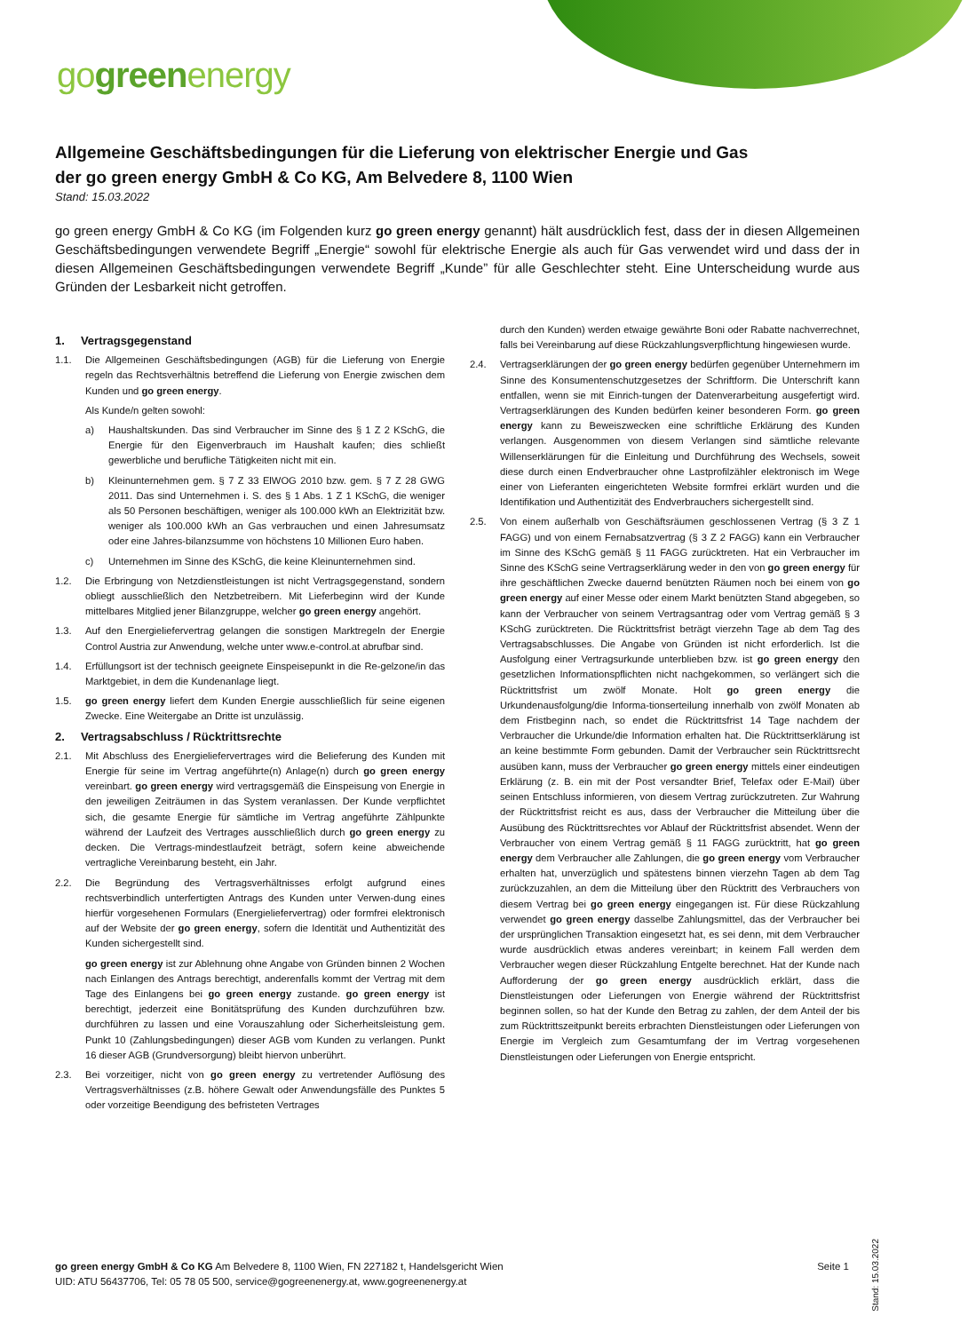gogreenenergy
Allgemeine Geschäftsbedingungen für die Lieferung von elektrischer Energie und Gas
der go green energy GmbH & Co KG, Am Belvedere 8, 1100 Wien
Stand: 15.03.2022
go green energy GmbH & Co KG (im Folgenden kurz go green energy genannt) hält ausdrücklich fest, dass der in diesen Allgemeinen Geschäftsbedingungen verwendete Begriff „Energie“ sowohl für elektrische Energie als auch für Gas verwendet wird und dass der in diesen Allgemeinen Geschäftsbedingungen verwendete Begriff „Kunde” für alle Geschlechter steht. Eine Unterscheidung wurde aus Gründen der Lesbarkeit nicht getroffen.
1. Vertragsgegenstand
1.1. Die Allgemeinen Geschäftsbedingungen (AGB) für die Lieferung von Energie regeln das Rechtsverhältnis betreffend die Lieferung von Energie zwischen dem Kunden und go green energy.
Als Kunde/n gelten sowohl:
a) Haushaltskunden. Das sind Verbraucher im Sinne des § 1 Z 2 KSchG, die Energie für den Eigenverbrauch im Haushalt kaufen; dies schließt gewerbliche und berufliche Tätigkeiten nicht mit ein.
b) Kleinunternehmen gem. § 7 Z 33 ElWOG 2010 bzw. gem. § 7 Z 28 GWG 2011. Das sind Unternehmen i. S. des § 1 Abs. 1 Z 1 KSchG, die weniger als 50 Personen beschäftigen, weniger als 100.000 kWh an Elektrizität bzw. weniger als 100.000 kWh an Gas verbrauchen und einen Jahresumsatz oder eine Jahres-bilanzsumme von höchstens 10 Millionen Euro haben.
c) Unternehmen im Sinne des KSchG, die keine Kleinunternehmen sind.
1.2. Die Erbringung von Netzdienstleistungen ist nicht Vertragsgegenstand, sondern obliegt ausschließlich den Netzbetreibern. Mit Lieferbeginn wird der Kunde mittelbares Mitglied jener Bilanzgruppe, welcher go green energy angehört.
1.3. Auf den Energieliefervertrag gelangen die sonstigen Marktregeln der Energie Control Austria zur Anwendung, welche unter www.e-control.at abrufbar sind.
1.4. Erfüllungsort ist der technisch geeignete Einspeisepunkt in die Re-gelzone/in das Marktgebiet, in dem die Kundenanlage liegt.
1.5. go green energy liefert dem Kunden Energie ausschließlich für seine eigenen Zwecke. Eine Weitergabe an Dritte ist unzulässig.
2. Vertragsabschluss / Rücktrittsrechte
2.1. Mit Abschluss des Energieliefervertrages wird die Belieferung des Kunden mit Energie für seine im Vertrag angeführte(n) Anlage(n) durch go green energy vereinbart. go green energy wird vertragsgemäß die Einspeisung von Energie in den jeweiligen Zeiträumen in das System veranlassen. Der Kunde verpflichtet sich, die gesamte Energie für sämtliche im Vertrag angeführte Zählpunkte während der Laufzeit des Vertrages ausschließlich durch go green energy zu decken. Die Vertrags-mindestlaufzeit beträgt, sofern keine abweichende vertragliche Vereinbarung besteht, ein Jahr.
2.2. Die Begründung des Vertragsverhältnisses erfolgt aufgrund eines rechtsverbindlich unterfertigten Antrags des Kunden unter Verwen-dung eines hierfür vorgesehenen Formulars (Energieliefervertrag) oder formfrei elektronisch auf der Website der go green energy, sofern die Identität und Authentizität des Kunden sichergestellt sind.
go green energy ist zur Ablehnung ohne Angabe von Gründen binnen 2 Wochen nach Einlangen des Antrags berechtigt, anderenfalls kommt der Vertrag mit dem Tage des Einlangens bei go green energy zustande. go green energy ist berechtigt, jederzeit eine Bonitätsprüfung des Kunden durchzuführen bzw. durchführen zu lassen und eine Vorauszahlung oder Sicherheitsleistung gem. Punkt 10 (Zahlungsbedingungen) dieser AGB vom Kunden zu verlangen. Punkt 16 dieser AGB (Grundversorgung) bleibt hiervon unberührt.
2.3. Bei vorzeitiger, nicht von go green energy zu vertretender Auflösung des Vertragsverhältnisses (z.B. höhere Gewalt oder Anwendungsfälle des Punktes 5 oder vorzeitige Beendigung des befristeten Vertrages
durch den Kunden) werden etwaige gewährte Boni oder Rabatte nachverrechnet, falls bei Vereinbarung auf diese Rückzahlungsverpflichtung hingewiesen wurde.
2.4. Vertragserklärungen der go green energy bedürfen gegenüber Unternehmern im Sinne des Konsumentenschutzgesetzes der Schriftform. Die Unterschrift kann entfallen, wenn sie mit Einrich-tungen der Datenverarbeitung ausgefertigt wird. Vertragserklärungen des Kunden bedürfen keiner besonderen Form. go green energy kann zu Beweiszwecken eine schriftliche Erklärung des Kunden verlangen. Ausgenommen von diesem Verlangen sind sämtliche relevante Willenserklärungen für die Einleitung und Durchführung des Wechsels, soweit diese durch einen Endverbraucher ohne Lastprofilzähler elektronisch im Wege einer von Lieferanten eingerichteten Website formfrei erklärt wurden und die Identifikation und Authentizität des Endverbrauchers sichergestellt sind.
2.5. Von einem außerhalb von Geschäftsräumen geschlossenen Vertrag (§ 3 Z 1 FAGG) und von einem Fernabsatzvertrag (§ 3 Z 2 FAGG) kann ein Verbraucher im Sinne des KSchG gemäß § 11 FAGG zurücktreten. Hat ein Verbraucher im Sinne des KSchG seine Vertragserklärung weder in den von go green energy für ihre geschäftlichen Zwecke dauernd benützten Räumen noch bei einem von go green energy auf einer Messe oder einem Markt benützten Stand abgegeben, so kann der Verbraucher von seinem Vertragsantrag oder vom Vertrag gemäß § 3 KSchG zurücktreten. Die Rücktrittsfrist beträgt vierzehn Tage ab dem Tag des Vertragsabschlusses. Die Angabe von Gründen ist nicht erforderlich. Ist die Ausfolgung einer Vertragsurkunde unterblieben bzw. ist go green energy den gesetzlichen Informationspflichten nicht nachgekommen, so verlängert sich die Rücktrittsfrist um zwölf Monate. Holt go green energy die Urkundenausfolgung/die Informa-tionserteilung innerhalb von zwölf Monaten ab dem Fristbeginn nach, so endet die Rücktrittsfrist 14 Tage nachdem der Verbraucher die Urkunde/die Information erhalten hat. Die Rücktrittserklärung ist an keine bestimmte Form gebunden. Damit der Verbraucher sein Rücktrittsrecht ausüben kann, muss der Verbraucher go green energy mittels einer eindeutigen Erklärung (z. B. ein mit der Post versandter Brief, Telefax oder E-Mail) über seinen Entschluss informieren, von diesem Vertrag zurückzutreten. Zur Wahrung der Rücktrittsfrist reicht es aus, dass der Verbraucher die Mitteilung über die Ausübung des Rücktrittsrechtes vor Ablauf der Rücktrittsfrist absendet. Wenn der Verbraucher von einem Vertrag gemäß § 11 FAGG zurücktritt, hat go green energy dem Verbraucher alle Zahlungen, die go green energy vom Verbraucher erhalten hat, unverzüglich und spätestens binnen vierzehn Tagen ab dem Tag zurückzuzahlen, an dem die Mitteilung über den Rücktritt des Verbrauchers von diesem Vertrag bei go green energy eingegangen ist. Für diese Rückzahlung verwendet go green energy dasselbe Zahlungsmittel, das der Verbraucher bei der ursprünglichen Transaktion eingesetzt hat, es sei denn, mit dem Verbraucher wurde ausdrücklich etwas anderes vereinbart; in keinem Fall werden dem Verbraucher wegen dieser Rückzahlung Entgelte berechnet. Hat der Kunde nach Aufforderung der go green energy ausdrücklich erklärt, dass die Dienstleistungen oder Lieferungen von Energie während der Rücktrittsfrist beginnen sollen, so hat der Kunde den Betrag zu zahlen, der dem Anteil der bis zum Rücktrittszeitpunkt bereits erbrachten Dienstleistungen oder Lieferungen von Energie im Vergleich zum Gesamtumfang der im Vertrag vorgesehenen Dienstleistungen oder Lieferungen von Energie entspricht.
Stand: 15.03.2022
Seite 1 go green energy GmbH & Co KG Am Belvedere 8, 1100 Wien, FN 227182 t, Handelsgericht Wien
UID: ATU 56437706, Tel: 05 78 05 500, service@gogreenenergy.at, www.gogreenenergy.at